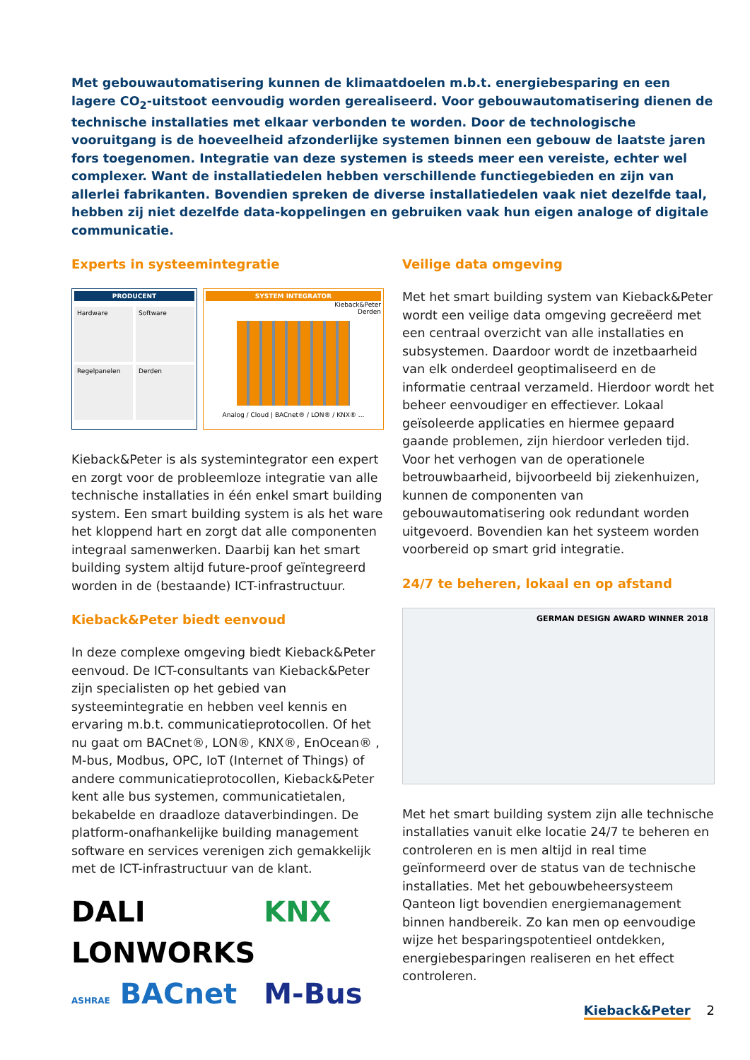Met gebouwautomatisering kunnen de klimaatdoelen m.b.t. energiebesparing en een lagere CO<sub>2</sub>-uitstoot eenvoudig worden gerealiseerd. Voor gebouwautomatisering dienen de technische installaties met elkaar ver­bonden te worden. Door de technologische vooruitgang is de hoeveelheid afzonderlijke systemen binnen een gebouw de laatste jaren fors toegenomen. Integratie van deze systemen is steeds meer een vereiste, echter wel complexer. Want de installatiedelen hebben verschillende functiegebieden en zijn van allerlei fabrikanten. Bovendien spreken de diverse installatiedelen vaak niet dezelfde taal, hebben zij niet dezelfde data-koppelin­gen en gebruiken vaak hun eigen analoge of digitale communicatie.
Experts in systeemintegratie
PRODUCENT
Hardware
Software
Regelpanelen
Derden
SYSTEM INTEGRATOR
Kieback&Peter
Derden
Analog / Cloud | BACnet® / LON® / KNX® ...
Kieback&Peter is als systemintegrator een expert en zorgt voor de probleemloze integratie van alle technische installaties in één enkel smart building system. Een smart building system is als het ware het kloppend hart en zorgt dat alle componenten inte­graal samenwerken. Daarbij kan het smart building system altijd future-proof geïntegreerd worden in de (bestaande) ICT-infrastructuur.
Kieback&Peter biedt eenvoud
In deze complexe omgeving biedt Kieback&Peter eenvoud. De ICT-consultants van Kieback&Peter zijn specialisten op het gebied van systeemintegratie en hebben veel kennis en ervaring m.b.t. communica­tieprotocollen. Of het nu gaat om BACnet®, LON®, KNX®, EnOcean® , M-bus, Modbus, OPC, IoT (Inter­net of Things) of andere communicatieprotocollen, Kieback&Peter kent alle bus systemen, communica­tietalen, bekabelde en draadloze dataverbindingen. De platform-onafhankelijke building management software en services verenigen zich gemakkelijk met de ICT-infrastructuur van de klant.
DALI
KNX
LONWORKS
ASHRAE BACnet
M-Bus
Veilige data omgeving
Met het smart building system van Kieback&Peter wordt een veilige data omgeving gecreëerd met een centraal overzicht van alle installaties en subsys­temen. Daardoor wordt de inzetbaarheid van elk onderdeel geoptimaliseerd en de informatie centraal verzameld. Hierdoor wordt het beheer eenvoudiger en effectiever. Lokaal geïsoleerde applicaties en hiermee gepaard gaande problemen, zijn hierdoor verleden tijd. Voor het verhogen van de operationele betrouwbaarheid, bijvoorbeeld bij ziekenhuizen, kunnen de componenten van gebouwautomatisering ook redundant worden uitgevoerd. Bovendien kan het systeem worden voorbereid op smart grid integratie.
24/7 te beheren, lokaal en op afstand
GERMAN DESIGN AWARD WINNER 2018
Met het smart building system zijn alle technische installaties vanuit elke locatie 24/7 te beheren en controleren en is men altijd in real time geïnformeerd over de status van de technische installaties. Met het gebouwbeheersysteem Qanteon ligt bovendien energiemanagement binnen handbereik. Zo kan men op eenvoudige wijze het besparingspotentieel ont­dekken, energiebesparingen realiseren en het effect controleren.
Kieback&Peter 2